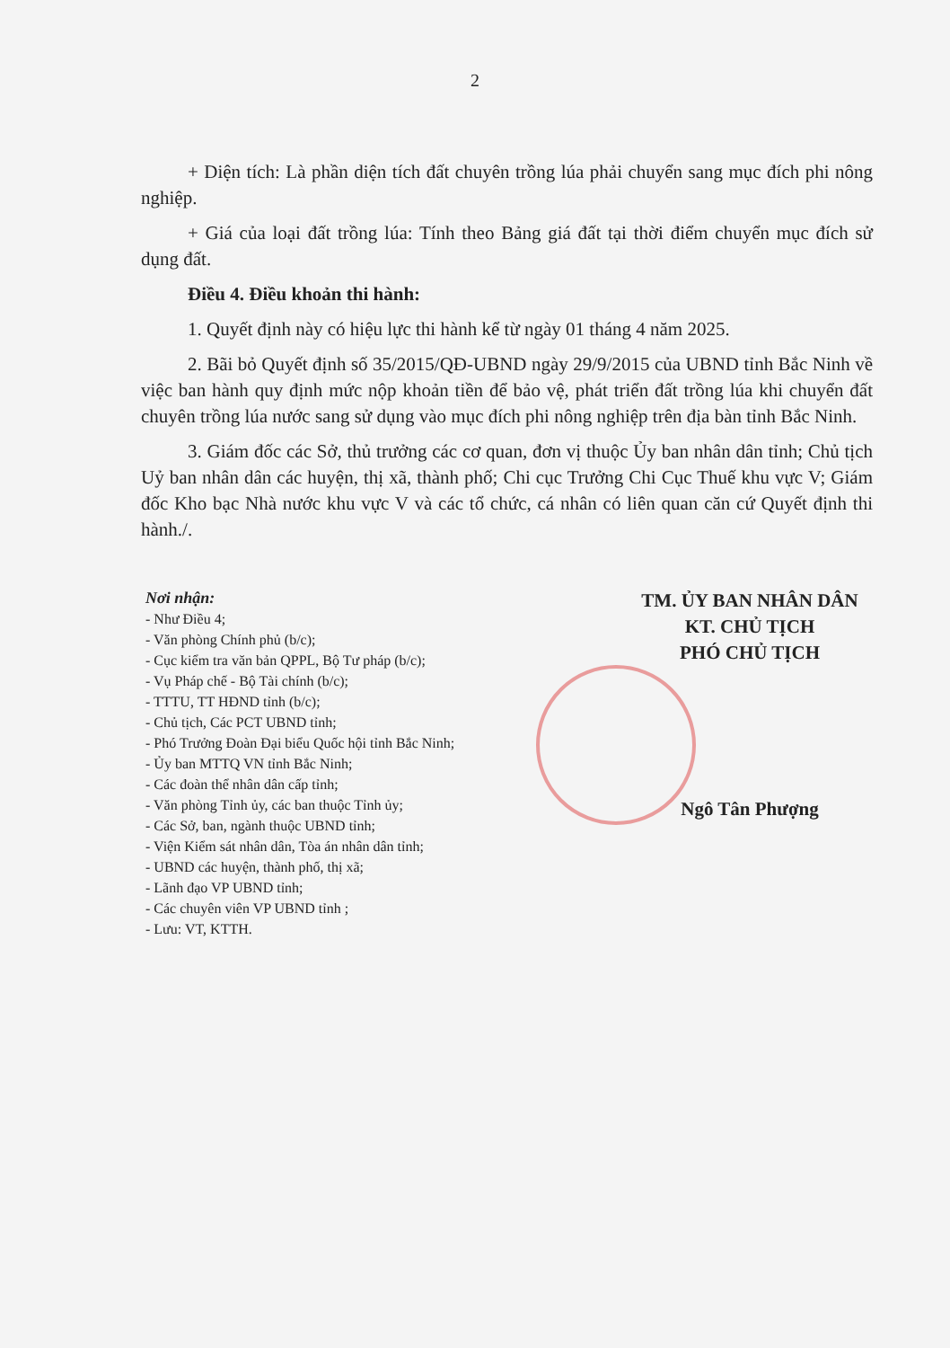2
+ Diện tích: Là phần diện tích đất chuyên trồng lúa phải chuyển sang mục đích phi nông nghiệp.
+ Giá của loại đất trồng lúa: Tính theo Bảng giá đất tại thời điểm chuyển mục đích sử dụng đất.
Điều 4. Điều khoản thi hành:
1. Quyết định này có hiệu lực thi hành kể từ ngày 01 tháng 4 năm 2025.
2. Bãi bỏ Quyết định số 35/2015/QĐ-UBND ngày 29/9/2015 của UBND tỉnh Bắc Ninh về việc ban hành quy định mức nộp khoản tiền để bảo vệ, phát triển đất trồng lúa khi chuyển đất chuyên trồng lúa nước sang sử dụng vào mục đích phi nông nghiệp trên địa bàn tỉnh Bắc Ninh.
3. Giám đốc các Sở, thủ trưởng các cơ quan, đơn vị thuộc Ủy ban nhân dân tỉnh; Chủ tịch Uỷ ban nhân dân các huyện, thị xã, thành phố; Chi cục Trưởng Chi Cục Thuế khu vực V; Giám đốc Kho bạc Nhà nước khu vực V và các tổ chức, cá nhân có liên quan căn cứ Quyết định thi hành./.
Nơi nhận:
- Như Điều 4;
- Văn phòng Chính phủ (b/c);
- Cục kiểm tra văn bản QPPL, Bộ Tư pháp (b/c);
- Vụ Pháp chế - Bộ Tài chính (b/c);
- TTTU, TT HĐND tỉnh (b/c);
- Chủ tịch, Các PCT UBND tỉnh;
- Phó Trưởng Đoàn Đại biểu Quốc hội tỉnh Bắc Ninh;
- Ủy ban MTTQ VN tỉnh Bắc Ninh;
- Các đoàn thể nhân dân cấp tỉnh;
- Văn phòng Tỉnh ủy, các ban thuộc Tỉnh ủy;
- Các Sở, ban, ngành thuộc UBND tỉnh;
- Viện Kiểm sát nhân dân, Tòa án nhân dân tỉnh;
- UBND các huyện, thành phố, thị xã;
- Lãnh đạo VP UBND tỉnh;
- Các chuyên viên VP UBND tỉnh ;
- Lưu: VT, KTTH.
TM. ỦY BAN NHÂN DÂN
KT. CHỦ TỊCH
PHÓ CHỦ TỊCH
Ngô Tân Phượng